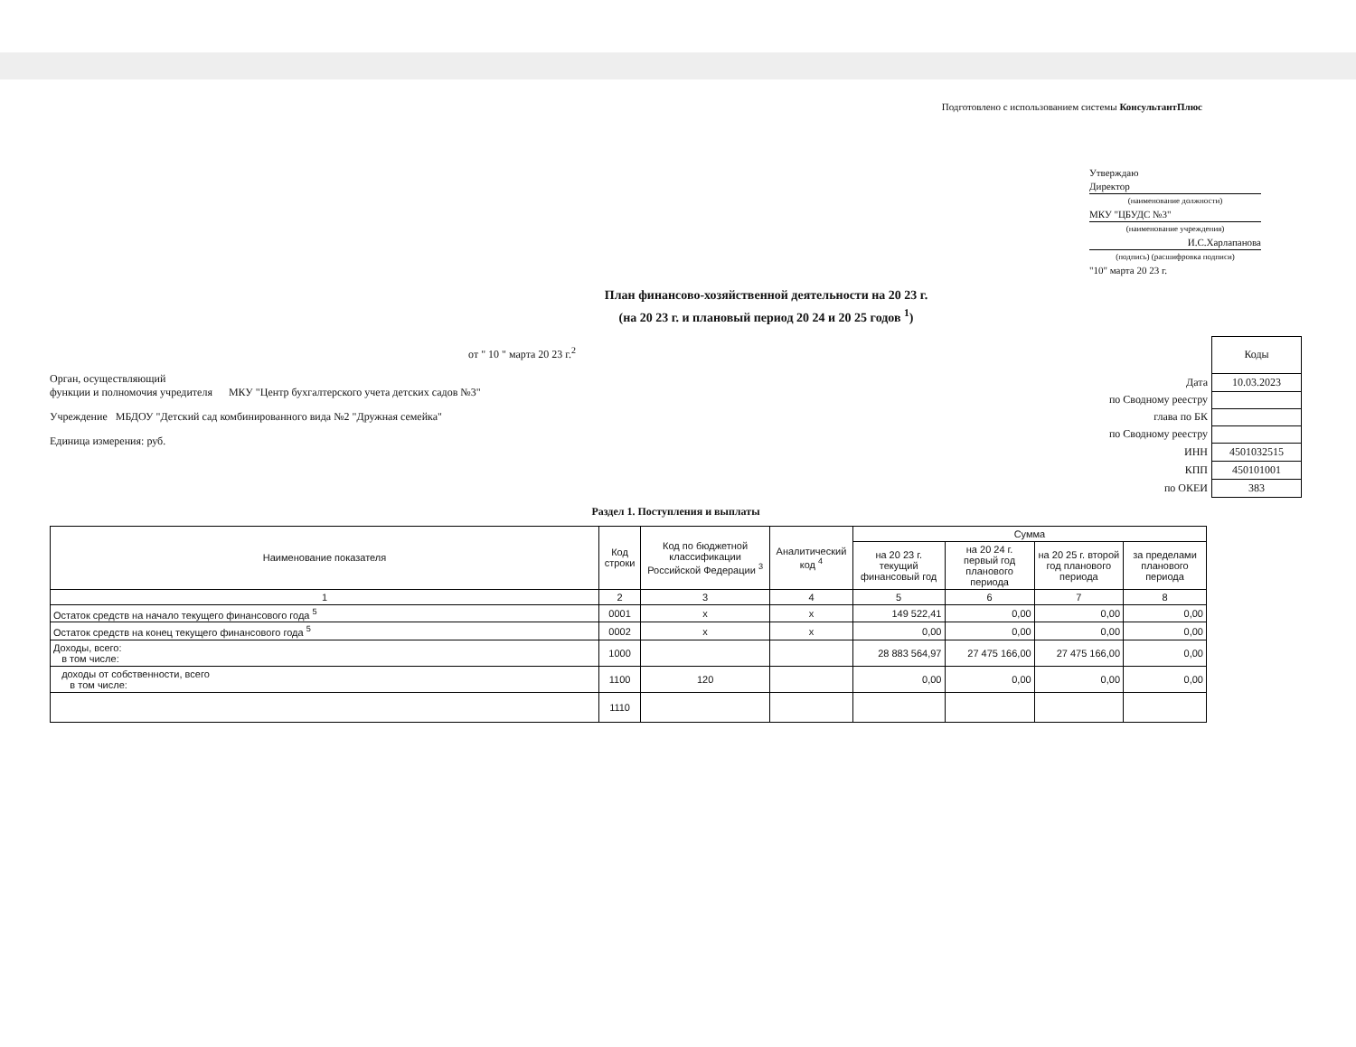Подготовлено с использованием системы КонсультантПлюс
Утверждаю
Директор
(наименование должности)
МКУ "ЦБУДС №3"
(наименование учреждения)
И.С.Харлапанова
(подпись) (расшифровка подписи)
"10" марта 20 23 г.
План финансово-хозяйственной деятельности на 20 23 г.
(на 20 23 г. и плановый период 20 24 и 20 25 годов <sup>1</sup>)
от " 10 " марта 20 23 г.<sup>2</sup>
Орган, осуществляющий
функции и полномочия учредителя МКУ "Центр бухгалтерского учета детских садов №3"
Учреждение МБДОУ "Детский сад комбинированного вида №2 "Дружная семейка"
Единица измерения: руб.
| | Коды |
| Дата | 10.03.2023 |
| по Сводному реестру | |
| глава по БК | |
| по Сводному реестру | |
| ИНН | 4501032515 |
| КПП | 450101001 |
| по ОКЕИ | 383 |
Раздел 1. Поступления и выплаты
| Наименование показателя | Код строки | Код по бюджетной классификации Российской Федерации <sup>3</sup> | Аналитический код <sup>4</sup> | Сумма | | | |
| --- | --- | --- | --- | --- | --- | --- | --- |
| | | | | на 20 23 г. текущий финансовый год | на 20 24 г. первый год планового периода | на 20 25 г. второй год планового периода | за пределами планового периода |
| 1 | 2 | 3 | 4 | 5 | 6 | 7 | 8 |
| Остаток средств на начало текущего финансового года <sup>5</sup> | 0001 | x | x | 149 522,41 | 0,00 | 0,00 | 0,00 |
| Остаток средств на конец текущего финансового года <sup>5</sup> | 0002 | x | x | 0,00 | 0,00 | 0,00 | 0,00 |
| Доходы, всего: в том числе: | 1000 | | | 28 883 564,97 | 27 475 166,00 | 27 475 166,00 | 0,00 |
| доходы от собственности, всего в том числе: | 1100 | 120 | | 0,00 | 0,00 | 0,00 | 0,00 |
| | 1110 | | | | | | |